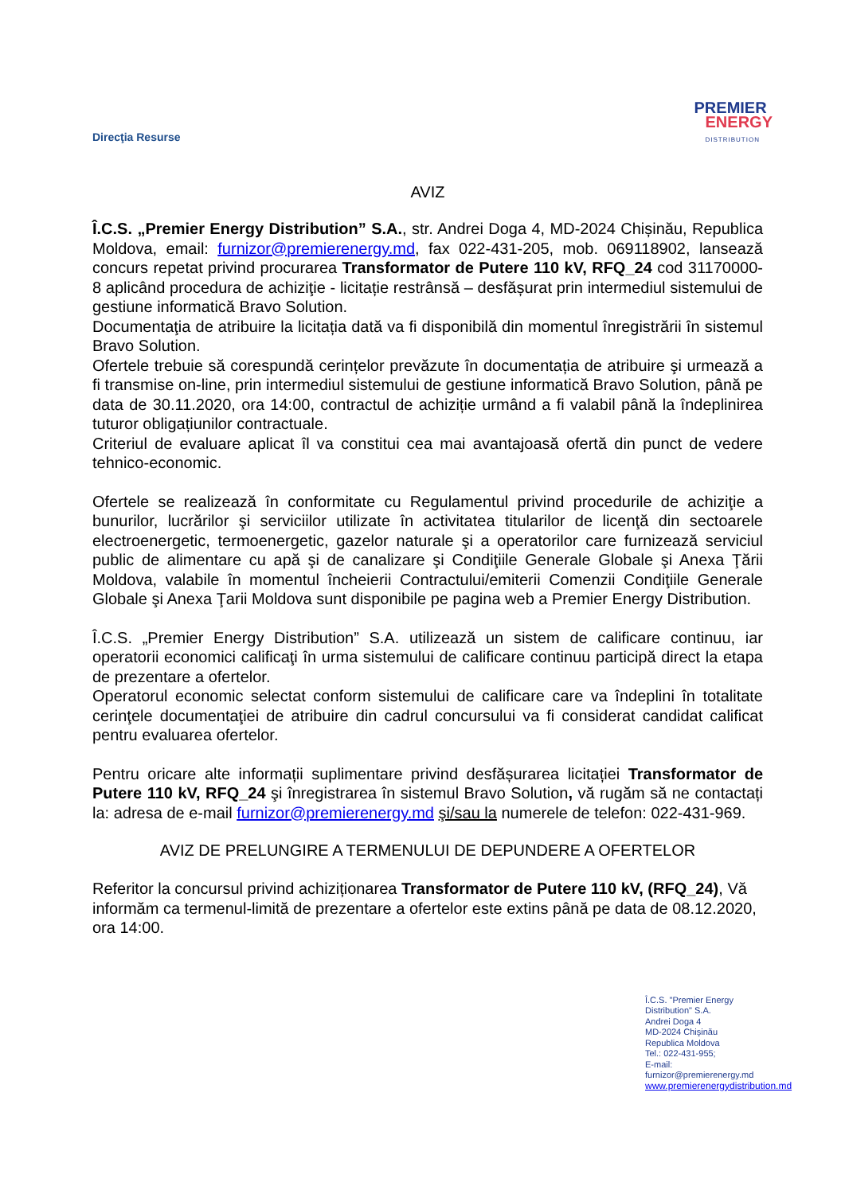Direcţia Resurse
PREMIER
ENERGY
DISTRIBUTION
AVIZ
Î.C.S. „Premier Energy Distribution” S.A., str. Andrei Doga 4, MD-2024 Chișinău, Republica Moldova, email: furnizor@premierenergy.md, fax 022-431-205, mob. 069118902, lansează concurs repetat privind procurarea Transformator de Putere 110 kV, RFQ_24 cod 31170000-8 aplicând procedura de achiziţie - licitație restrânsă – desfășurat prin intermediul sistemului de gestiune informatică Bravo Solution.
Documentaţia de atribuire la licitația dată va fi disponibilă din momentul înregistrării în sistemul Bravo Solution.
Ofertele trebuie să corespundă cerințelor prevăzute în documentația de atribuire şi urmează a fi transmise on-line, prin intermediul sistemului de gestiune informatică Bravo Solution, până pe data de 30.11.2020, ora 14:00, contractul de achiziție urmând a fi valabil până la îndeplinirea tuturor obligațiunilor contractuale.
Criteriul de evaluare aplicat îl va constitui cea mai avantajoasă ofertă din punct de vedere tehnico-economic.
Ofertele se realizează în conformitate cu Regulamentul privind procedurile de achiziţie a bunurilor, lucrărilor şi serviciilor utilizate în activitatea titularilor de licenţă din sectoarele electroenergetic, termoenergetic, gazelor naturale şi a operatorilor care furnizează serviciul public de alimentare cu apă şi de canalizare şi Condiţiile Generale Globale şi Anexa Ţării Moldova, valabile în momentul încheierii Contractului/emiterii Comenzii Condiţiile Generale Globale şi Anexa Ţarii Moldova sunt disponibile pe pagina web a Premier Energy Distribution.
Î.C.S. „Premier Energy Distribution” S.A. utilizează un sistem de calificare continuu, iar operatorii economici calificaţi în urma sistemului de calificare continuu participă direct la etapa de prezentare a ofertelor.
Operatorul economic selectat conform sistemului de calificare care va îndeplini în totalitate cerinţele documentaţiei de atribuire din cadrul concursului va fi considerat candidat calificat pentru evaluarea ofertelor.
Pentru oricare alte informații suplimentare privind desfășurarea licitației Transformator de Putere 110 kV, RFQ_24 şi înregistrarea în sistemul Bravo Solution, vă rugăm să ne contactați la: adresa de e-mail furnizor@premierenergy.md şi/sau la numerele de telefon: 022-431-969.
AVIZ DE PRELUNGIRE A TERMENULUI DE DEPUNDERE A OFERTELOR
Referitor la concursul privind achiziționarea Transformator de Putere 110 kV, (RFQ_24), Vă informăm ca termenul-limită de prezentare a ofertelor este extins până pe data de 08.12.2020, ora 14:00.
Î.C.S. "Premier Energy Distribution" S.A.
Andrei Doga 4
MD-2024 Chişinău
Republica Moldova
Tel.: 022-431-955;
E-mail: furnizor@premierenergy.md
www.premierenergydistribution.md